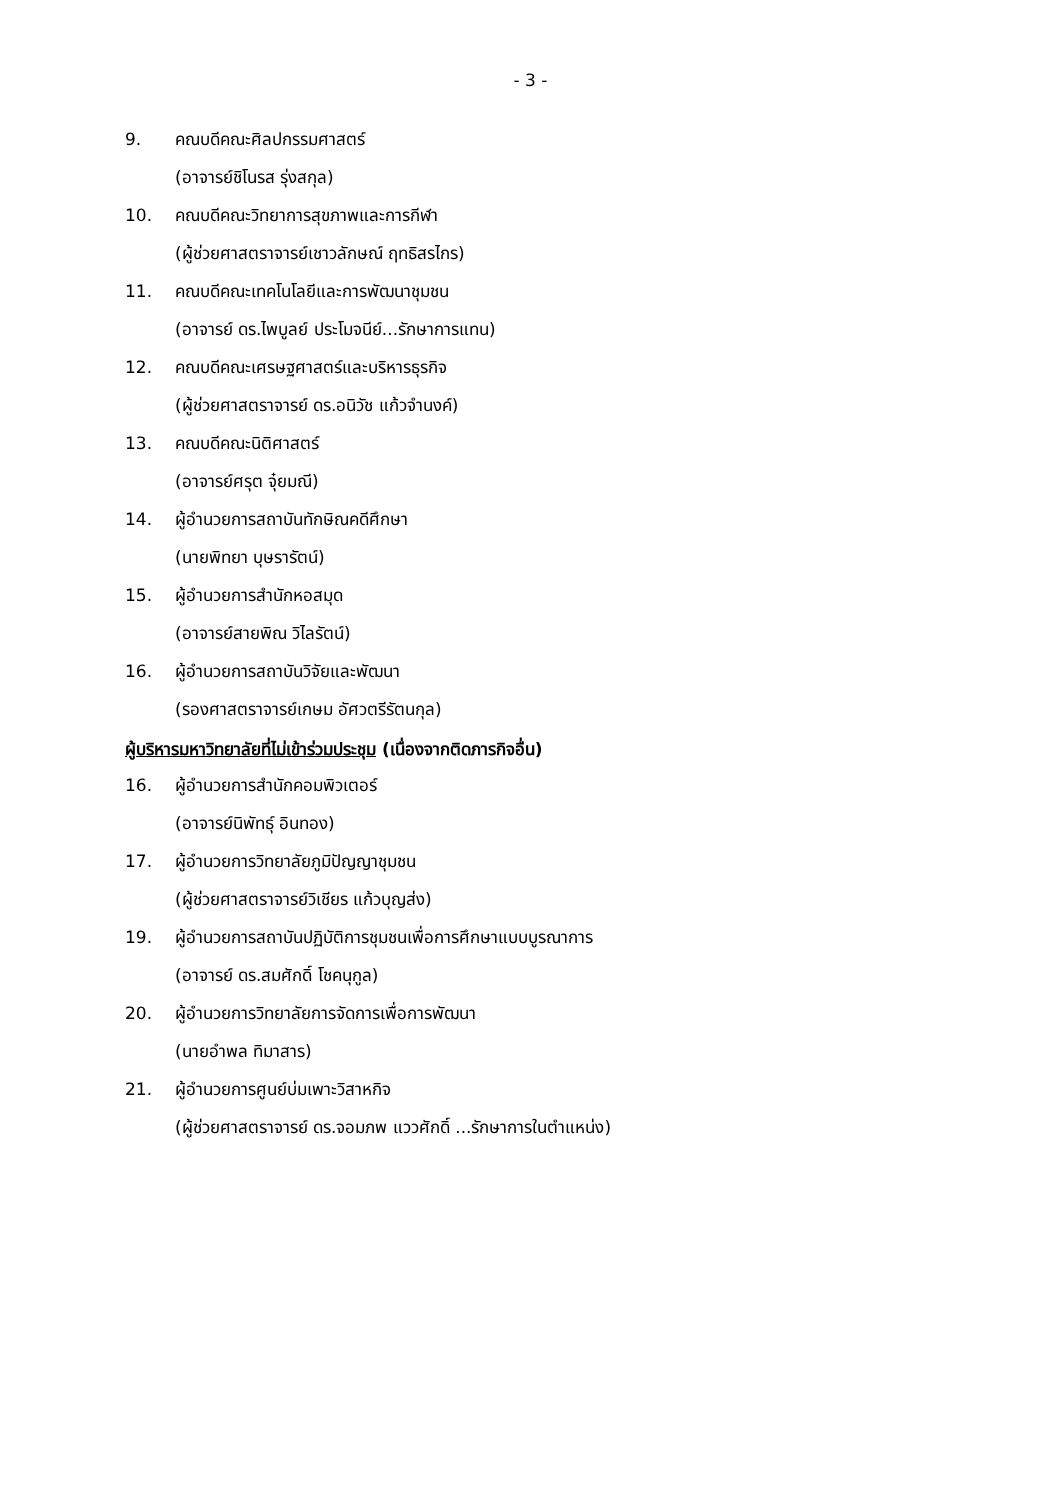- 3 -
9. คณบดีคณะศิลปกรรมศาสตร์
(อาจารย์ชิโนรส รุ่งสกุล)
10. คณบดีคณะวิทยาการสุขภาพและการกีฬา
(ผู้ช่วยศาสตราจารย์เชาวลักษณ์ ฤทธิสรไกร)
11. คณบดีคณะเทคโนโลยีและการพัฒนาชุมชน
(อาจารย์ ดร.ไพบูลย์ ประโมจนีย์...รักษาการแทน)
12. คณบดีคณะเศรษฐศาสตร์และบริหารธุรกิจ
(ผู้ช่วยศาสตราจารย์ ดร.อนิวัช แก้วจำนงค์)
13. คณบดีคณะนิติศาสตร์
(อาจารย์ศรุต จุ๋ยมณี)
14. ผู้อำนวยการสถาบันทักษิณคดีศึกษา
(นายพิทยา บุษรารัตน์)
15. ผู้อำนวยการสำนักหอสมุด
(อาจารย์สายพิณ วิไลรัตน์)
16. ผู้อำนวยการสถาบันวิจัยและพัฒนา
(รองศาสตราจารย์เกษม อัศวตรีรัตนกุล)
ผู้บริหารมหาวิทยาลัยที่ไม่เข้าร่วมประชุม (เนื่องจากติดภารกิจอื่น)
16. ผู้อำนวยการสำนักคอมพิวเตอร์
(อาจารย์นิพัทธุ์ อินทอง)
17. ผู้อำนวยการวิทยาลัยภูมิปัญญาชุมชน
(ผู้ช่วยศาสตราจารย์วิเชียร แก้วบุญส่ง)
19. ผู้อำนวยการสถาบันปฏิบัติการชุมชนเพื่อการศึกษาแบบบูรณาการ
(อาจารย์ ดร.สมศักดิ์ โชคนุกูล)
20. ผู้อำนวยการวิทยาลัยการจัดการเพื่อการพัฒนา
(นายอำพล ทิมาสาร)
21. ผู้อำนวยการศูนย์บ่มเพาะวิสาหกิจ
(ผู้ช่วยศาสตราจารย์ ดร.จอมภพ แววศักดิ์ ...รักษาการในตำแหน่ง)